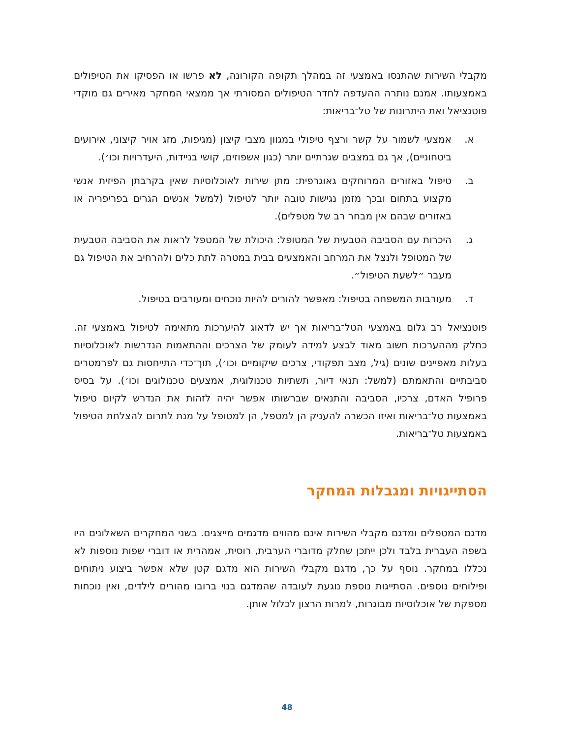מקבלי השירות שהתנסו באמצעי זה במהלך תקופה הקורונה, לא פרשו או הפסיקו את הטיפולים באמצעותו. אמנם נותרה ההעדפה לחדר הטיפולים המסורתי אך ממצאי המחקר מאירים גם מוקדי פוטנציאל ואת היתרונות של טל־בריאות:
א. אמצעי לשמור על קשר ורצף טיפולי במגוון מצבי קיצון (מגיפות, מזג אויר קיצוני, אירועים ביטחוניים), אך גם במצבים שגרתיים יותר (כגון אשפוזים, קושי בניידות, היעדרויות וכו׳).
ב. טיפול באזורים המרוחקים גאוגרפית: מתן שירות לאוכלוסיות שאין בקרבתן הפיזית אנשי מקצוע בתחום ובכך מזמן נגישות טובה יותר לטיפול (למשל אנשים הגרים בפריפריה או באזורים שבהם אין מבחר רב של מטפלים).
ג. היכרות עם הסביבה הטבעית של המטופל: היכולת של המטפל לראות את הסביבה הטבעית של המטופל ולנצל את המרחב והאמצעים בבית במטרה לתת כלים ולהרחיב את הטיפול גם מעבר ״לשעת הטיפול״.
ד. מעורבות המשפחה בטיפול: מאפשר להורים להיות נוכחים ומעורבים בטיפול.
פוטנציאל רב גלום באמצעי הטל־בריאות אך יש לדאוג להיערכות מתאימה לטיפול באמצעי זה. כחלק מההערכות חשוב מאוד לבצע למידה לעומק של הצרכים וההתאמות הנדרשות לאוכלוסיות בעלות מאפיינים שונים (גיל, מצב תפקודי, צרכים שיקומיים וכו׳), תוך־כדי התייחסות גם לפרמטרים סביבתיים והתאמתם (למשל: תנאי דיור, תשתיות טכנולוגית, אמצעים טכנולוגים וכו׳). על בסיס פרופיל האדם, צרכיו, הסביבה והתנאים שברשותו אפשר יהיה לזהות את הנדרש לקיום טיפול באמצעות טל־בריאות ואיזו הכשרה להעניק הן למטפל, הן למטופל על מנת לתרום להצלחת הטיפול באמצעות טל־בריאות.
הסתייגויות ומגבלות המחקר
מדגם המטפלים ומדגם מקבלי השירות אינם מהווים מדגמים מייצגים. בשני המחקרים השאלונים היו בשפה העברית בלבד ולכן ייתכן שחלק מדוברי הערבית, רוסית, אמהרית או דוברי שפות נוספות לא נכללו במחקר. נוסף על כך, מדגם מקבלי השירות הוא מדגם קטן שלא אפשר ביצוע ניתוחים ופילוחים נוספים. הסתייגות נוספת נוגעת לעובדה שהמדגם בנוי ברובו מהורים לילדים, ואין נוכחות מספקת של אוכלוסיות מבוגרות, למרות הרצון לכלול אותן.
48